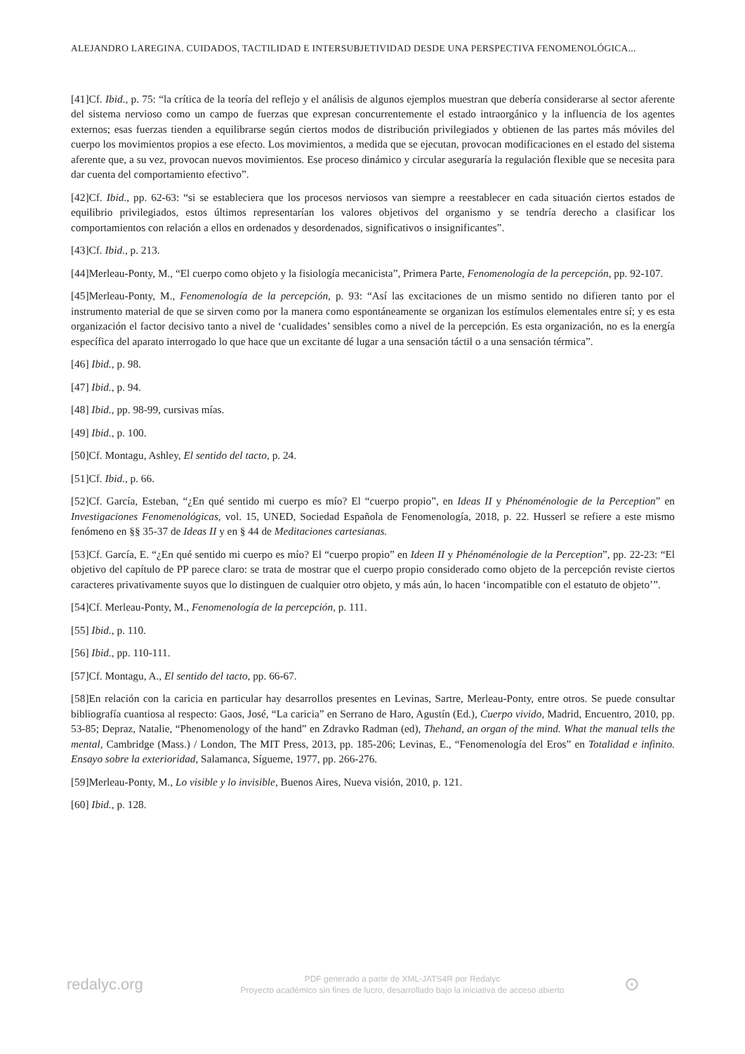ALEJANDRO LAREGINA. CUIDADOS, TACTILIDAD E INTERSUBJETIVIDAD DESDE UNA PERSPECTIVA FENOMENOLÓGICA...
[41]Cf. Ibid., p. 75: “la crítica de la teoría del reflejo y el análisis de algunos ejemplos muestran que debería considerarse al sector aferente del sistema nervioso como un campo de fuerzas que expresan concurrentemente el estado intraorgánico y la influencia de los agentes externos; esas fuerzas tienden a equilibrarse según ciertos modos de distribución privilegiados y obtienen de las partes más móviles del cuerpo los movimientos propios a ese efecto. Los movimientos, a medida que se ejecutan, provocan modificaciones en el estado del sistema aferente que, a su vez, provocan nuevos movimientos. Ese proceso dinámico y circular aseguraría la regulación flexible que se necesita para dar cuenta del comportamiento efectivo”.
[42]Cf. Ibid., pp. 62-63: “si se estableciera que los procesos nerviosos van siempre a reestablecer en cada situación ciertos estados de equilibrio privilegiados, estos últimos representarían los valores objetivos del organismo y se tendría derecho a clasificar los comportamientos con relación a ellos en ordenados y desordenados, significativos o insignificantes”.
[43]Cf. Ibid., p. 213.
[44]Merleau-Ponty, M., “El cuerpo como objeto y la fisiología mecanicista”, Primera Parte, Fenomenología de la percepción, pp. 92-107.
[45]Merleau-Ponty, M., Fenomenología de la percepción, p. 93: “Así las excitaciones de un mismo sentido no difieren tanto por el instrumento material de que se sirven como por la manera como espontáneamente se organizan los estímulos elementales entre sí; y es esta organización el factor decisivo tanto a nivel de ‘cualidades’ sensibles como a nivel de la percepción. Es esta organización, no es la energía específica del aparato interrogado lo que hace que un excitante dé lugar a una sensación táctil o a una sensación térmica”.
[46] Ibid., p. 98.
[47] Ibid., p. 94.
[48] Ibid., pp. 98-99, cursivas mías.
[49] Ibid., p. 100.
[50]Cf. Montagu, Ashley, El sentido del tacto, p. 24.
[51]Cf. Ibid., p. 66.
[52]Cf. García, Esteban, “¿En qué sentido mi cuerpo es mío? El “cuerpo propio”, en Ideas II y Phénoménologie de la Perception” en Investigaciones Fenomenológicas, vol. 15, UNED, Sociedad Española de Fenomenología, 2018, p. 22. Husserl se refiere a este mismo fenómeno en §§ 35-37 de Ideas II y en § 44 de Meditaciones cartesianas.
[53]Cf. García, E. “¿En qué sentido mi cuerpo es mío? El “cuerpo propio” en Ideen II y Phénoménologie de la Perception”, pp. 22-23: “El objetivo del capítulo de PP parece claro: se trata de mostrar que el cuerpo propio considerado como objeto de la percepción reviste ciertos caracteres privativamente suyos que lo distinguen de cualquier otro objeto, y más aún, lo hacen ‘incompatible con el estatuto de objeto’”.
[54]Cf. Merleau-Ponty, M., Fenomenología de la percepción, p. 111.
[55] Ibid., p. 110.
[56] Ibid., pp. 110-111.
[57]Cf. Montagu, A., El sentido del tacto, pp. 66-67.
[58]En relación con la caricia en particular hay desarrollos presentes en Levinas, Sartre, Merleau-Ponty, entre otros. Se puede consultar bibliografía cuantiosa al respecto: Gaos, José, “La caricia” en Serrano de Haro, Agustín (Ed.), Cuerpo vivido, Madrid, Encuentro, 2010, pp. 53-85; Depraz, Natalie, “Phenomenology of the hand” en Zdravko Radman (ed), Thehand, an organ of the mind. What the manual tells the mental, Cambridge (Mass.) / London, The MIT Press, 2013, pp. 185-206; Levinas, E., “Fenomenología del Eros” en Totalidad e infinito. Ensayo sobre la exterioridad, Salamanca, Sígueme, 1977, pp. 266-276.
[59]Merleau-Ponty, M., Lo visible y lo invisible, Buenos Aires, Nueva visión, 2010, p. 121.
[60] Ibid., p. 128.
redalyc.org
PDF generado a partir de XML-JATS4R por Redalyc
Proyecto académico sin fines de lucro, desarrollado bajo la iniciativa de acceso abierto
⊙